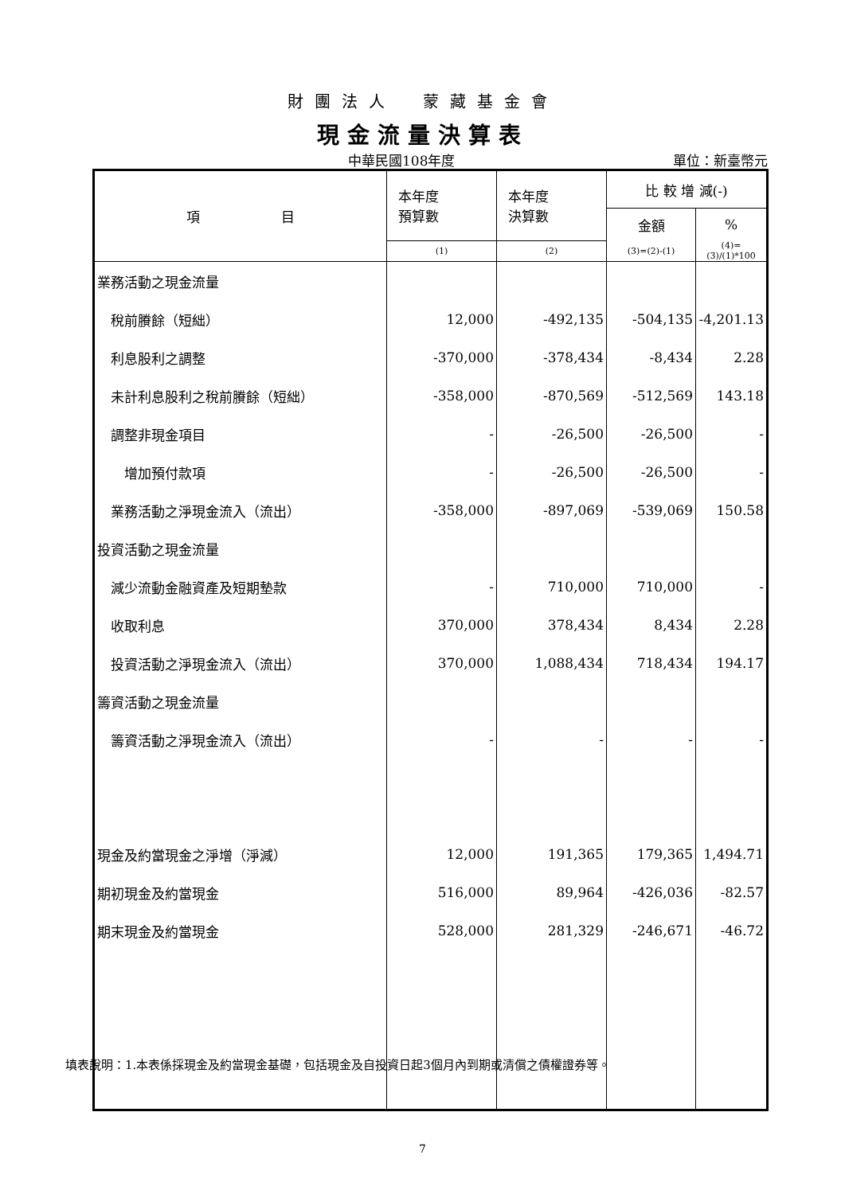財團法人　蒙藏基金會
現金流量決算表
中華民國108年度 單位：新臺幣元
| 項 目 | 本年度 預算數 | 本年度 決算數 | 比 較 增 減(-) | |
| --- | --- | --- | --- | --- |
| | | | 金額 | % |
| | (1) | (2) | (3)=(2)-(1) | (4)=(3)/(1)*100 |
| 業務活動之現金流量 | | | | |
| 稅前賸餘（短絀） | 12,000 | -492,135 | -504,135 | -4,201.13 |
| 利息股利之調整 | -370,000 | -378,434 | -8,434 | 2.28 |
| 未計利息股利之稅前賸餘（短絀） | -358,000 | -870,569 | -512,569 | 143.18 |
| 調整非現金項目 | - | -26,500 | -26,500 | - |
| 增加預付款項 | - | -26,500 | -26,500 | - |
| 業務活動之淨現金流入（流出） | -358,000 | -897,069 | -539,069 | 150.58 |
| 投資活動之現金流量 | | | | |
| 減少流動金融資產及短期墊款 | - | 710,000 | 710,000 | - |
| 收取利息 | 370,000 | 378,434 | 8,434 | 2.28 |
| 投資活動之淨現金流入（流出） | 370,000 | 1,088,434 | 718,434 | 194.17 |
| 籌資活動之現金流量 | | | | |
| 籌資活動之淨現金流入（流出） | - | - | - | - |
| 現金及約當現金之淨增（淨減） | 12,000 | 191,365 | 179,365 | 1,494.71 |
| 期初現金及約當現金 | 516,000 | 89,964 | -426,036 | -82.57 |
| 期末現金及約當現金 | 528,000 | 281,329 | -246,671 | -46.72 |
填表說明：1.本表係採現金及約當現金基礎，包括現金及自投資日起3個月內到期或清償之債權證券等。
7